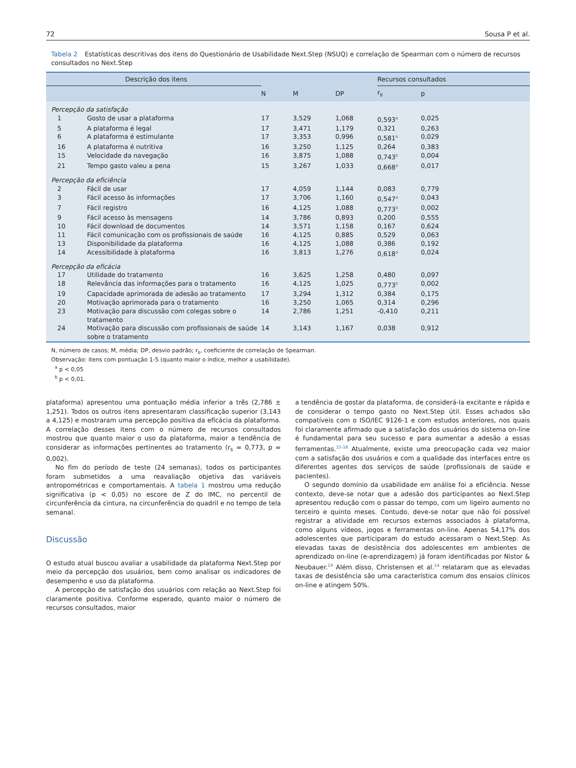72 Sousa P et al.
Tabela 2 Estatísticas descritivas dos itens do Questionário de Usabilidade Next.Step (NSUQ) e correlação de Spearman com o número de recursos consultados no Next.Step
| Descrição dos itens | | | | | Recursos consultados | |
| --- | --- | --- | --- | --- | --- | --- |
| | | N | M | DP | r<sub>s</sub> | p |
| Percepção da satisfação | | | | | | |
| 1 | Gosto de usar a plataforma | 17 | 3,529 | 1,068 | 0,593<sup>a</sup> | 0,025 |
| 5 | A plataforma é legal | 17 | 3,471 | 1,179 | 0,321 | 0,263 |
| 6 | A plataforma é estimulante | 17 | 3,353 | 0,996 | 0,581<sup>a</sup> | 0,029 |
| 16 | A plataforma é nutritiva | 16 | 3,250 | 1,125 | 0,264 | 0,383 |
| 15 | Velocidade da navegação | 16 | 3,875 | 1,088 | 0,743<sup>b</sup> | 0,004 |
| 21 | Tempo gasto valeu a pena | 15 | 3,267 | 1,033 | 0,668<sup>a</sup> | 0,017 |
| Percepção da eficiência | | | | | | |
| 2 | Fácil de usar | 17 | 4,059 | 1,144 | 0,083 | 0,779 |
| 3 | Fácil acesso às informações | 17 | 3,706 | 1,160 | 0,547<sup>a</sup> | 0,043 |
| 7 | Fácil registro | 16 | 4,125 | 1,088 | 0,773<sup>b</sup> | 0,002 |
| 9 | Fácil acesso às mensagens | 14 | 3,786 | 0,893 | 0,200 | 0,555 |
| 10 | Fácil download de documentos | 14 | 3,571 | 1,158 | 0,167 | 0,624 |
| 11 | Fácil comunicação com os profissionais de saúde | 16 | 4,125 | 0,885 | 0,529 | 0,063 |
| 13 | Disponibilidade da plataforma | 16 | 4,125 | 1,088 | 0,386 | 0,192 |
| 14 | Acessibilidade à plataforma | 16 | 3,813 | 1,276 | 0,618<sup>a</sup> | 0,024 |
| Percepção da eficácia | | | | | | |
| 17 | Utilidade do tratamento | 16 | 3,625 | 1,258 | 0,480 | 0,097 |
| 18 | Relevância das informações para o tratamento | 16 | 4,125 | 1,025 | 0,773<sup>b</sup> | 0,002 |
| 19 | Capacidade aprimorada de adesão ao tratamento | 17 | 3,294 | 1,312 | 0,384 | 0,175 |
| 20 | Motivação aprimorada para o tratamento | 16 | 3,250 | 1,065 | 0,314 | 0,296 |
| 23 | Motivação para discussão com colegas sobre o tratamento | 14 | 2,786 | 1,251 | -0,410 | 0,211 |
| 24 | Motivação para discussão com profissionais de saúde sobre o tratamento | 14 | 3,143 | 1,167 | 0,038 | 0,912 |
N, número de casos; M, média; DP, desvio padrão; r<sub>s</sub>, coeficiente de correlação de Spearman.
Observação: itens com pontuação 1-5 (quanto maior o índice, melhor a usabilidade).
<sup>a</sup> p < 0,05
<sup>b</sup> p < 0,01.
plataforma) apresentou uma pontuação média inferior a três (2,786 ± 1,251). Todos os outros itens apresentaram classificação superior (3,143 a 4,125) e mostraram uma percepção positiva da eficácia da plataforma. A correlação desses itens com o número de recursos consultados mostrou que quanto maior o uso da plataforma, maior a tendência de considerar as informações pertinentes ao tratamento (r<sub>s</sub> = 0,773, p = 0,002).
No fim do período de teste (24 semanas), todos os participantes foram submetidos a uma reavaliação objetiva das variáveis antropométricas e comportamentais. A tabela 1 mostrou uma redução significativa (p < 0,05) no escore de Z do IMC, no percentil de circunferência da cintura, na circunferência do quadril e no tempo de tela semanal.
Discussão
O estudo atual buscou avaliar a usabilidade da plataforma Next.Step por meio da percepção dos usuários, bem como analisar os indicadores de desempenho e uso da plataforma.
A percepção de satisfação dos usuários com relação ao Next.Step foi claramente positiva. Conforme esperado, quanto maior o número de recursos consultados, maior
a tendência de gostar da plataforma, de considerá-la excitante e rápida e de considerar o tempo gasto no Next.Step útil. Esses achados são compatíveis com o ISO/IEC 9126-1 e com estudos anteriores, nos quais foi claramente afirmado que a satisfação dos usuários do sistema on-line é fundamental para seu sucesso e para aumentar a adesão a essas ferramentas.<sup>15-18</sup> Atualmente, existe uma preocupação cada vez maior com a satisfação dos usuários e com a qualidade das interfaces entre os diferentes agentes dos serviços de saúde (profissionais de saúde e pacientes).
O segundo domínio da usabilidade em análise foi a eficiência. Nesse contexto, deve-se notar que a adesão dos participantes ao Next.Step apresentou redução com o passar do tempo, com um ligeiro aumento no terceiro e quinto meses. Contudo, deve-se notar que não foi possível registrar a atividade em recursos externos associados à plataforma, como alguns vídeos, jogos e ferramentas on-line. Apenas 54,17% dos adolescentes que participaram do estudo acessaram o Next.Step. As elevadas taxas de desistência dos adolescentes em ambientes de aprendizado on-line (e-aprendizagem) já foram identificadas por Nistor & Neubauer.<sup>19</sup> Além disso, Christensen et al.<sup>14</sup> relataram que as elevadas taxas de desistência são uma característica comum dos ensaios clínicos on-line e atingem 50%.